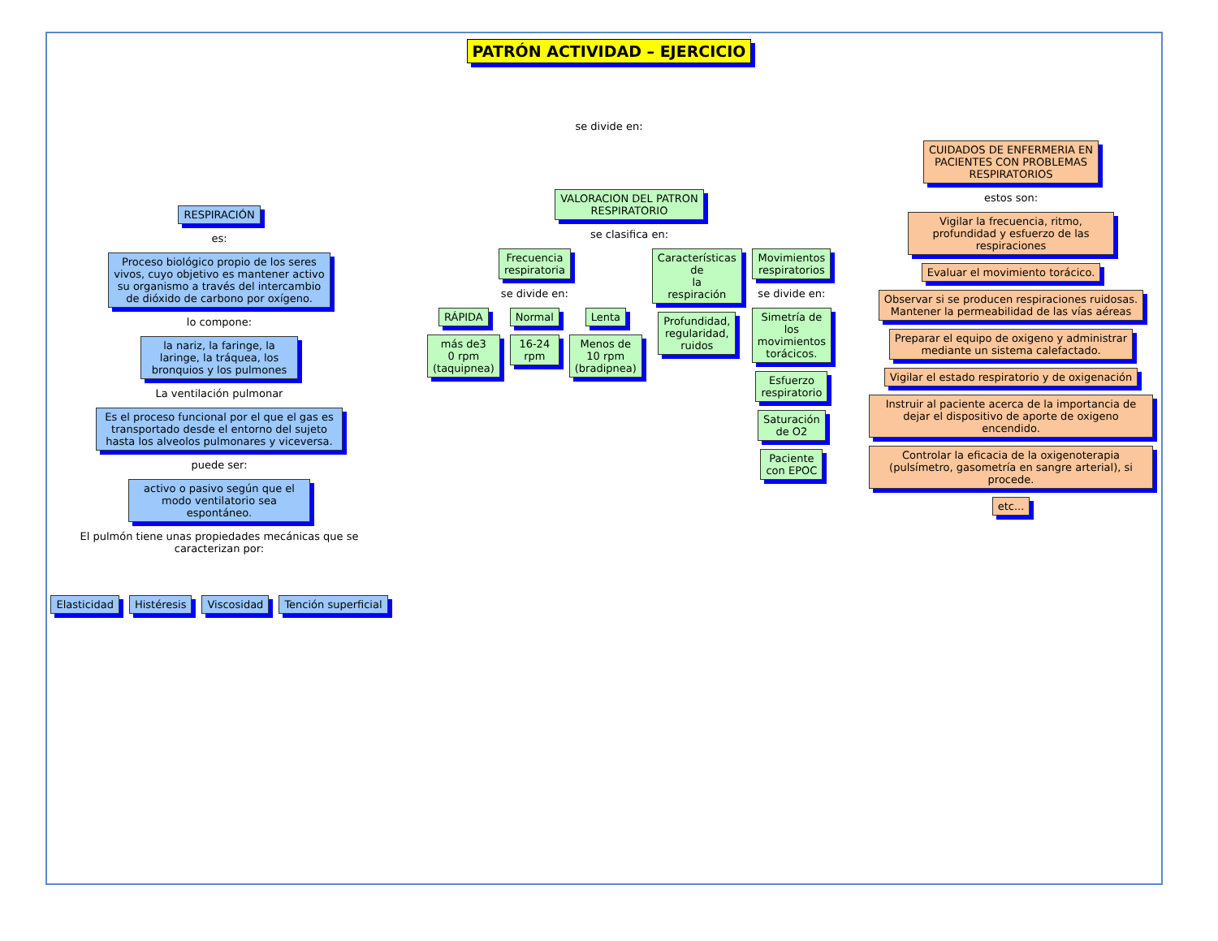PATRÓN ACTIVIDAD – EJERCICIO
se divide en:
RESPIRACIÓN
es:
Proceso biológico propio de los seres vivos, cuyo objetivo es mantener activo su organismo a través del intercambio de dióxido de carbono por oxígeno.
lo compone:
la nariz, la faringe, la laringe, la tráquea, los bronquios y los pulmones
La ventilación pulmonar
Es el proceso funcional por el que el gas es transportado desde el entorno del sujeto hasta los alveolos pulmonares y viceversa.
puede ser:
activo o pasivo según que el modo ventilatorio sea espontáneo.
El pulmón tiene unas propiedades mecánicas que se caracterizan por:
Elasticidad Histéresis Viscosidad Tención superficial
VALORACION DEL PATRON
RESPIRATORIO
se clasifica en:
Frecuencia
respiratoria
se divide en:
RÁPIDA
más de3
0 rpm (taquipnea)
Normal
16-24 rpm
Lenta
Menos de
10 rpm
(bradipnea)
Características
de
la
respiración
Profundidad,
regularidad,
ruidos
Movimientos
respiratorios
se divide en:
Simetría de los
movimientos
torácicos.
Esfuerzo
respiratorio
Saturación
de O2
Paciente
con EPOC
CUIDADOS DE ENFERMERIA EN
PACIENTES CON PROBLEMAS
RESPIRATORIOS
estos son:
Vigilar la frecuencia, ritmo, profundidad y esfuerzo de las respiraciones
Evaluar el movimiento torácico.
Observar si se producen respiraciones ruidosas.
Mantener la permeabilidad de las vías aéreas
Preparar el equipo de oxigeno y administrar
mediante un sistema calefactado.
Vigilar el estado respiratorio y de oxigenación
Instruir al paciente acerca de la importancia de dejar el dispositivo de aporte de oxigeno encendido.
Controlar la eficacia de la oxigenoterapia (pulsímetro, gasometría en sangre arterial), si procede.
etc...